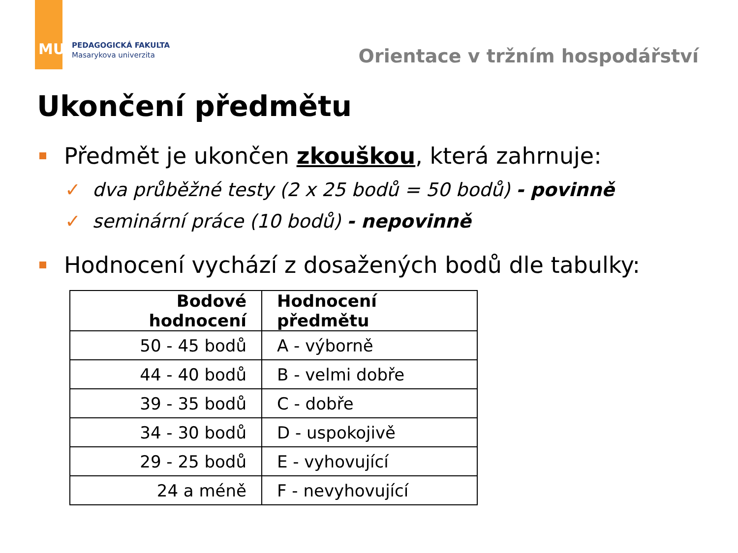MU
PEDAGOGICKÁ FAKULTA
Masarykova univerzita
Orientace v tržním hospodářství
Ukončení předmětu
Předmět je ukončen zkouškou, která zahrnuje:
✓ dva průběžné testy (2 x 25 bodů = 50 bodů) - povinně
✓ seminární práce (10 bodů) - nepovinně
Hodnocení vychází z dosažených bodů dle tabulky:
| Bodové hodnocení | Hodnocení předmětu |
| --- | --- |
| 50 - 45 bodů | A - výborně |
| 44 - 40 bodů | B - velmi dobře |
| 39 - 35 bodů | C - dobře |
| 34 - 30 bodů | D - uspokojivě |
| 29 - 25 bodů | E - vyhovující |
| 24 a méně | F - nevyhovující |